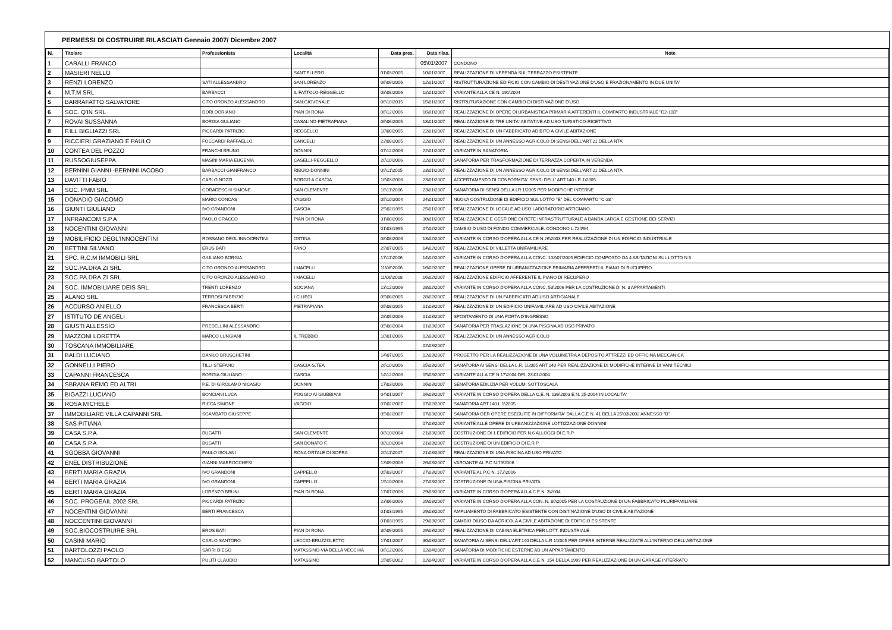PERMESSI DI COSTRUIRE RILASCIATI Gennaio 2007/ Dicembre 2007
| N. | Titolare | Professionista | Località | Data pres. | Data rilas. | Note |
| --- | --- | --- | --- | --- | --- | --- |
| 1 | CARALLI FRANCO | | | | 05\01\2007 | CONDONO |
| 2 | MASIERI NELLO | | SANT'ELLERO | 01\03\2005 | 10\01\2007 | REALIZZAZIONE DI VERENDA SUL TERRAZZO ESISTENTE |
| 3 | RENZI LORENZO | SATI ALLESSANDRO | SAN LORENZO | 06\09\2006 | 12\01\2007 | RISTRUTTURAZIONE EDIFICIO CON CAMBIO DI DESTINAZIONE D'USO E FRAZIONAMENTO IN DUE UNITA' |
| 4 | M.T.M SRL | BARBACCI | IL FATTOLO-REGGELLO | 08\08\2006 | 12\01\2007 | VARIANTE ALLA CE N. 191\2004 |
| 5 | BARRAFATTO SALVATORE | CITO ORONZO ALESSANDRO | SAN.GIOVENALE | 06\10\2015 | 15\01\2007 | RISTRUTURAZIONE CON CAMBIO DI DISTINAZIONE D'USO |
| 6 | SOC. Q'IN SRL | DORI DORIANO | PIAN DI RONA | 06\12\2006 | 16\01\2007 | REALIZZAZIONE DI OPERE DI URBANISTICA PRIMARIA AFFERENTI IL COMPARTO INDUSTRIALE "D2-10B" |
| 7 | ROVAI SUSSANNA | BORGIA GULIANO | CASALINO-PIETRAPIANA | 06\06\2005 | 18\01\2007 | REALIZZAZIONE DI TRE UNITA' ABITATIVE AD USO TURISTICO-RICETTIVO |
| 8 | F.ILL BIGLIAZZI SRL | PICCARDI PATRIZIO | REGGELLO | 10\08\2005 | 22\01\2007 | REALIZZAZIONE DI UN FABBRICATO ADIBITO A CIVILE ABITAZIONE |
| 9 | RICCIERI GRAZIANO E PAULO | FOCCARDI RAFFAELLO | CANCELLI | 23\08\2005 | 22\01\2007 | REALIZZAZIONE DI UN ANNESSO AGRICOLO DI SENSI DELL'ART.21 DELLA NTA |
| 10 | CONTEA DEL POZZO | FRANCHI BRUNO | DONNINI | 07\12\2006 | 22\01\2007 | VARIANTE IN SANATORIA |
| 11 | RUSSOGIUSEPPA | MASINI MARIA EUGENIA | CASELLI-REGGELLO | 20\10\2006 | 22\01\2007 | SANATORIA PER TRASFORMAZIONE DI TERRAZZA COPERTA IN VERENDA |
| 12 | BERNINI GIANNI -BERNINI IACOBO | BARBACCI GIANFRANCO | RIBUIO-DONNINI | 09\11\2005 | 23\01\2007 | REALIZZAZIONE DI UN ANNESSO AGRICOLO DI SENSI DELL'ART.21 DELLA NTA |
| 13 | DAVITTI FABIO | CARLO NOZZI | BORGO A CASCIA | 16\03\2006 | 23\01\2007 | ACCERTAMENTO DI CONFORMITA' SENSI DELL' ART.140 LR 1\2005 |
| 14 | SOC. PMM SRL | CORADESCHI SIMONE | SAN CLEMENTE | 16\11\2006 | 23\01\2007 | SANATORIA DI SENSI DELLA LR 1\2005 PER MODIFICHE INTERNE |
| 15 | DONADIO GIACOMO | MARIO CONCAS | VAGGIO | 05\10\2004 | 24\01\2007 | NUOVA COSTRUZIONE DI EDIFICIO SUL LOTTO "E" DEL COMPARTO "C-28" |
| 16 | GIUNTI GIULIANO | IVO GRANDONI | CASCIA | 25\02\1995 | 25\01\2007 | REALIZZAZIONE DI LOCALE AD USO LABORATORIO ARTIGIANO |
| 17 | INFRANCOM S.P.A | PAOLO CRACCO | PIAN DI RONA | 31\08\2006 | 30\01\2007 | REALIZZAZIONE E GESTIONE DI RETE INFRASTRUTTURALE A BANDA LARGA E GESTIONE DEI SERVIZI |
| 18 | NOCENTINI GIOVANNI | | | 01\03\1995 | 07\02\2007 | CAMBIO D'USO DI FONDO COMMERCIALE. CONDONO L.724\94 |
| 19 | MOBILIFICIO DEGL'INNOCENTINI | ROSSANO DEGL'INNOCENTINI | OSTINA | 08\08\2006 | 13\02\2007 | VARIANTE IN CORSO D'OPERA ALLA CE N.26\2003 PER REALIZZAZIONE DI UN EDIFICIO INDUSTRIALE |
| 20 | BETTINI SILVANO | ERUS BATI | FANO | 29\07\2005 | 14\02\2007 | REALIZZAZIONE DI VILLETTA UNIFAMILIARE |
| 21 | SPC. R.C.M IMMOBILI SRL | GIULIANO BORGIA | | 17\11\2006 | 14\02\2007 | VARIANTE IN CORSO D'OPERA ALLA CONC. 108\07\2005 EDIFICIO COMPOSTO DA 4 ABITAZIONI SUL LOTTO N.5 |
| 22 | SOC.PA.DRA.ZI SRL | CITO ORONZO ALESSANDRO | I MACELLI | 11\08\2006 | 16\02\2007 | REALIZZAZIONE OPERE DI URBANIZZAZIONE PRIMARIA AFFEREBTI IL PIANO DI RUCUPERO |
| 23 | SOC.PA.DRA.ZI SRL | CITO ORONZO ALESSANDRO | I MACELLI | 11\08\2008 | 16\02\2007 | REALIZZAZIONE EDIFICIO AFFERENTE IL PIANO DI RECUPERO |
| 24 | SOC. IMMOBILIARE DEIS SRL | TRENTI LORENZO | SOCIANA | 13\12\2006 | 28\02\2007 | VARIANTE IN CORSO D'OPERA ALLA CONC. 53\2006 PER LA COSTRUZIONE DI N. 3 APPARTAMENTI |
| 25 | ALANO SRL | TERROSI FABRIZIO | I CILIEGI | 05\08\2005 | 28\02\2007 | REALIZZAZIONE DI UN FABBRICATO AD USO ARTIGIANALE |
| 26 | ACCURSO ANIELLO | FRANCESCA BERTI | PIETRAPIANA | 05\08\2005 | 01\03\2007 | REALIZZAZIONE DI UN EDIFICIO UNIFAMILIARE AD USO CIVILE ABITAZIONE |
| 27 | ISTITUTO DE ANGELI | | | 28\05\2006 | 01\03\2007 | SPOSTAMENTO DI UNA PORTA D'INGRESSO |
| 28 | GIUSTI ALLESSIO | PREDELLINI ALESSANDRO | | 05\08\2004 | 01\03\2007 | SANATORIA PER TRASLAZIONE DI UNA PISCINA AD USO PRIVATO |
| 29 | MAZZONI LORETTA | MARCO LUNGIANI | IL TREBBIO | 10\01\2006 | 02\03\2007 | REALIZZAZIONE DI UN ANNESSO AGRICOLO |
| 30 | TOSCANA IMMOBILIARE | | | | 02\03\2007 | |
| 31 | BALDI LUCIANO | DANILO BRUSCHETINI | | 14\07\2005 | 02\03\2007 | PROGETTO PER LA REALIZZAZIONE DI UNA VOLUMETRA A DEPOSITO ATTREZZI ED OFFICINA MECCANICA |
| 32 | GONNELLI PIERO | TILLI STEFANO | CASCIA-S.TEA | 26\10\2006 | 05\03\2007 | SANATORIA AI SENSI DELLA L.R. 1\2005 ART.140 PER REALIZZAZIONE DI MODIFICHE INTERNE DI VANI TECNICI |
| 33 | CAPANNI FRANCESCA | BORGIA GIULIANO | CASCIA | 14\12\2006 | 05\03\2007 | VARIANTE ALLA CE N.17\2004 DEL 23\01\2004 |
| 34 | SBRANA REMO ED ALTRI | P.E. DI GIROLAMO NICASIO | DONNINI | 17\03\2006 | 06\03\2007 | SENATORIA EDILIZIA PER VOLUMI SOTTOSCALA |
| 35 | BIGAZZI LUCIANO | BONCIANI LUCA | POGGIO AI GIUBBIANI | 04\01\2007 | 06\03\2007 | VARIANTE IN CORSO D'OPERA DELLA C.E. N. 136\2003 E N. 25-2004 IN LOCALITA' |
| 36 | ROSA MICHELE | RICCA SIMONE | VAGGIO | 07\02\2007 | 07\02\2007 | SANATORIA ART.140 L.1\2005 |
| 37 | IMMOBILIARE VILLA CAPANNI SRL | SGAMBATO GIUSEPPE | | 05\02\2007 | 07\03\2007 | SANATORIA OER OPERE ESEGUITE IN DIFFORMITA' DALLA C.E N. 41 DELLA 25\03\2002 ANNESSO "B" |
| 38 | SAS PITIANA | | | | 07\03\2007 | VARIANTE ALLE OPERE DI URBANIZZAZIONE LOTTIZZAZIONE DONNINI |
| 39 | CASA S.P.A | BUGATTI | SAN CLEMENTE | 08\10\2004 | 21\03\2007 | COSTRUZIONE DI 1 EDIFICIO PER N.6 ALLOGGI DI E.R.P |
| 40 | CASA S.P.A | BUGATTI | SAN DONATO F. | 08\10\2004 | 21\03\2007 | COSTRUZIONE DI UN EDIFICIO DI E.R.P |
| 41 | SGOBBA GIOVANNI | PAULO ISOLANI | RONA ORTALE DI SOPRA | 20\11\2007 | 21\03\2007 | REALIZZAZIONE DI UNA PISCINA AD USO PRIVATO |
| 42 | ENEL DISTRIBUZIONE | GIANNI MARROCCHESI | | 13\09\2006 | 26\03\2007 | VAROANTE AL P.C N.79\2006 |
| 43 | BERTI MARIA GRAZIA | IVO GRANDONI | CAPPELLO | 05\03\2007 | 27\03\2007 | VARIANTE AL P.C N. 173\2006 |
| 44 | BERTI MARIA GRAZIA | IVO GRANDONI | CAPPELLO | 19\10\2006 | 27\03\2007 | COSTRUZIONE DI UNA PISCINA PRIVATA |
| 45 | BERTI MARIA GRAZIA | LORENZO BRUNI | PIAN DI RONA | 17\07\2006 | 29\03\2007 | VARIANTE IN CORSO D'OPERA ALLA C.E N. 3\2004 |
| 46 | SOC. PROGEAIL 2002 SRL | PICCARDI PATRIZIO | | 23\06\2006 | 29\03\2007 | VARIANTE IN CORSO D'OPERA ALLA CON. N. 80\2005 PER LA COSTRUZIONE DI UN FABBRICATO PLURIFAMILIARE |
| 47 | NOCENTINI GIOVANNI | BERTI FRANCESCA | | 01\03\1995 | 29\03\2007 | AMPLIAMENTO DI FABBRICATO ESISTENTE CON DISTINAZIONE D'USO DI CIVILE ABITAZIONE |
| 48 | NOCCENTINI GIOVANNI | | | 01\03\1995 | 29\03\2007 | CAMBIO DIUSO DA AGRICOLA A CIVILE ABITAZIONE DI EDIFICIO ESISTENTE |
| 49 | SOC.BIOCOSTRUIRE SRL | EROS BATI | PIAN DI RONA | 30\09\2005 | 29\03\2007 | REALIZZAZIONE DI CABINA ELETRICA PER LOTT. INDUSTRIALE |
| 50 | CASINI MARIO | CARLO SANTORO | LECCIO-BRUZZOLETTO | 17\01\2007 | 30\03\2007 | SANATORIA AI SENSI DELL'ART.140 DELLA L.R 1\2005 PER OPERE INTERNE REALIZZATE ALL'INTERNO DELL'ABITAZIONE |
| 51 | BARTOLOZZI PAOLO | SARRI DIEGO | MATASSINO-VIA DELLA VECCHIA | 06\12\2006 | 02\04\2007 | SANATORIA DI MODIFICHE ESTERNE AD UN APPARTAMENTO |
| 52 | MANCUSO BARTOLO | PULITI CLAUDIO | MATASSINO | 15\05\2002 | 02\04\2007 | VARIANTE IN CORSO D'OPERA ALLA C.E N. 154 DELLA 1999 PER REALIZZAZIONE DI UN GARAGE INTERRATO |